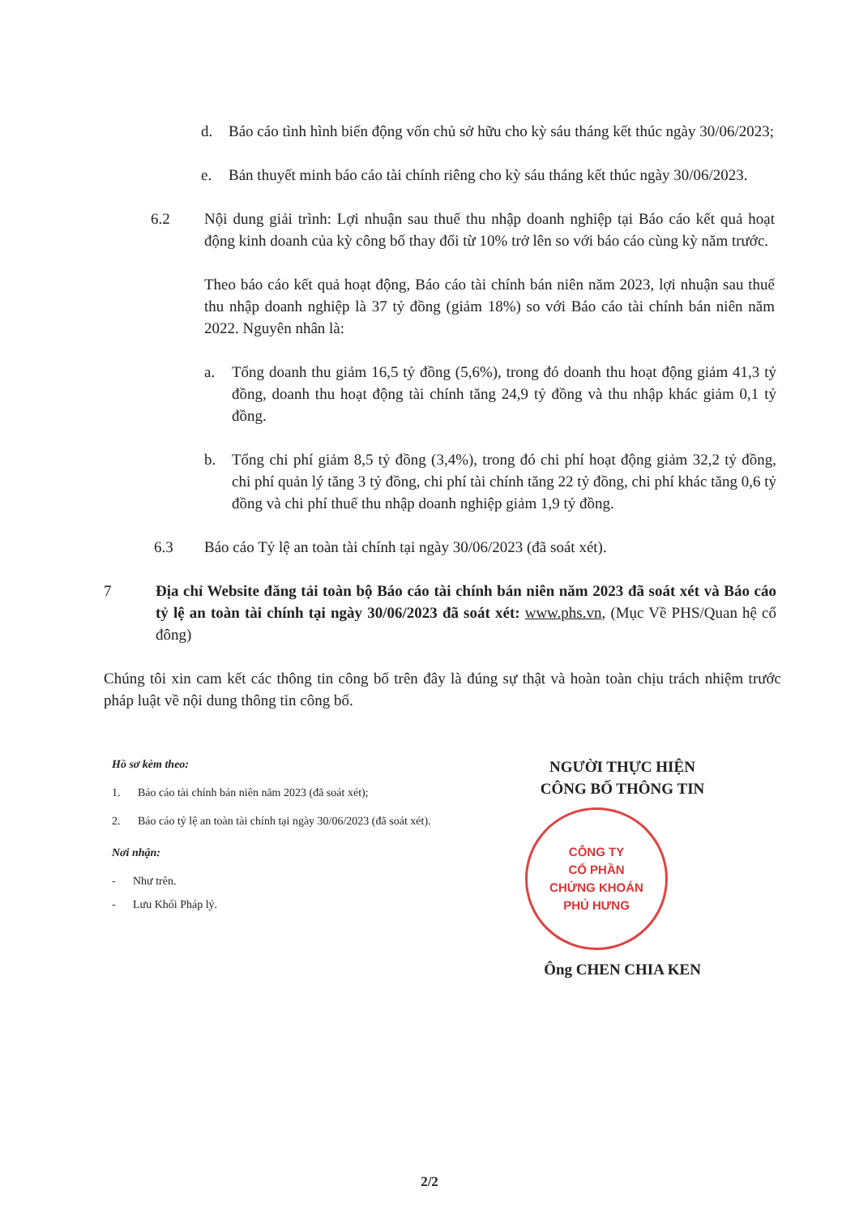d. Báo cáo tình hình biến động vốn chủ sở hữu cho kỳ sáu tháng kết thúc ngày 30/06/2023;
e. Bản thuyết minh báo cáo tài chính riêng cho kỳ sáu tháng kết thúc ngày 30/06/2023.
6.2 Nội dung giải trình: Lợi nhuận sau thuế thu nhập doanh nghiệp tại Báo cáo kết quả hoạt động kinh doanh của kỳ công bố thay đổi từ 10% trở lên so với báo cáo cùng kỳ năm trước.
Theo báo cáo kết quả hoạt động, Báo cáo tài chính bán niên năm 2023, lợi nhuận sau thuế thu nhập doanh nghiệp là 37 tỷ đồng (giảm 18%) so với Báo cáo tài chính bán niên năm 2022. Nguyên nhân là:
a. Tổng doanh thu giảm 16,5 tỷ đồng (5,6%), trong đó doanh thu hoạt động giảm 41,3 tỷ đồng, doanh thu hoạt động tài chính tăng 24,9 tỷ đồng và thu nhập khác giảm 0,1 tỷ đồng.
b. Tổng chi phí giảm 8,5 tỷ đồng (3,4%), trong đó chi phí hoạt động giảm 32,2 tỷ đồng, chi phí quản lý tăng 3 tỷ đồng, chi phí tài chính tăng 22 tỷ đồng, chi phí khác tăng 0,6 tỷ đồng và chi phí thuế thu nhập doanh nghiệp giảm 1,9 tỷ đồng.
6.3 Báo cáo Tỷ lệ an toàn tài chính tại ngày 30/06/2023 (đã soát xét).
7 Địa chỉ Website đăng tải toàn bộ Báo cáo tài chính bán niên năm 2023 đã soát xét và Báo cáo tỷ lệ an toàn tài chính tại ngày 30/06/2023 đã soát xét: www.phs.vn, (Mục Về PHS/Quan hệ cổ đông)
Chúng tôi xin cam kết các thông tin công bố trên đây là đúng sự thật và hoàn toàn chịu trách nhiệm trước pháp luật về nội dung thông tin công bố.
Hồ sơ kèm theo:
1. Báo cáo tài chính bán niên năm 2023 (đã soát xét);
2. Báo cáo tỷ lệ an toàn tài chính tại ngày 30/06/2023 (đã soát xét).
Nơi nhận:
- Như trên.
- Lưu Khối Pháp lý.
NGƯỜI THỰC HIỆN
CÔNG BỐ THÔNG TIN
CÔNG TY
CỔ PHẦN
CHỨNG KHOÁN
PHÚ HƯNG
Ông CHEN CHIA KEN
2/2